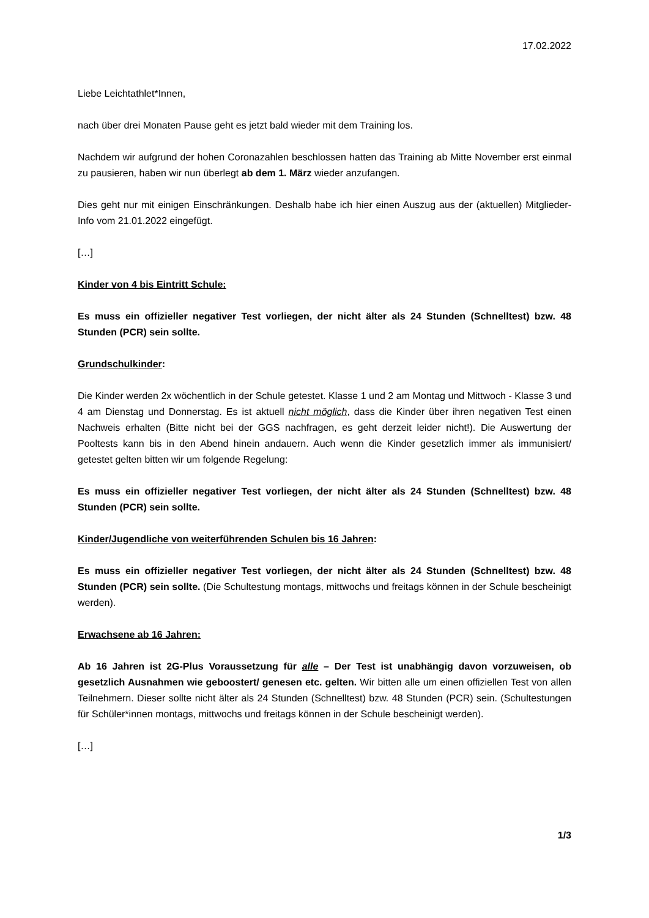17.02.2022
Liebe Leichtathlet*Innen,
nach über drei Monaten Pause geht es jetzt bald wieder mit dem Training los.
Nachdem wir aufgrund der hohen Coronazahlen beschlossen hatten das Training ab Mitte November erst einmal zu pausieren, haben wir nun überlegt ab dem 1. März wieder anzufangen.
Dies geht nur mit einigen Einschränkungen. Deshalb habe ich hier einen Auszug aus der (aktuellen) Mitglieder-Info vom 21.01.2022 eingefügt.
[…]
Kinder von 4 bis Eintritt Schule:
Es muss ein offizieller negativer Test vorliegen, der nicht älter als 24 Stunden (Schnelltest) bzw. 48 Stunden (PCR) sein sollte.
Grundschulkinder:
Die Kinder werden 2x wöchentlich in der Schule getestet. Klasse 1 und 2 am Montag und Mittwoch - Klasse 3 und 4 am Dienstag und Donnerstag. Es ist aktuell nicht möglich, dass die Kinder über ihren negativen Test einen Nachweis erhalten (Bitte nicht bei der GGS nachfragen, es geht derzeit leider nicht!). Die Auswertung der Pooltests kann bis in den Abend hinein andauern. Auch wenn die Kinder gesetzlich immer als immunisiert/ getestet gelten bitten wir um folgende Regelung:
Es muss ein offizieller negativer Test vorliegen, der nicht älter als 24 Stunden (Schnelltest) bzw. 48 Stunden (PCR) sein sollte.
Kinder/Jugendliche von weiterführenden Schulen bis 16 Jahren:
Es muss ein offizieller negativer Test vorliegen, der nicht älter als 24 Stunden (Schnelltest) bzw. 48 Stunden (PCR) sein sollte. (Die Schultestung montags, mittwochs und freitags können in der Schule bescheinigt werden).
Erwachsene ab 16 Jahren:
Ab 16 Jahren ist 2G-Plus Voraussetzung für alle – Der Test ist unabhängig davon vorzuweisen, ob gesetzlich Ausnahmen wie geboostert/ genesen etc. gelten. Wir bitten alle um einen offiziellen Test von allen Teilnehmern. Dieser sollte nicht älter als 24 Stunden (Schnelltest) bzw. 48 Stunden (PCR) sein. (Schultestungen für Schüler*innen montags, mittwochs und freitags können in der Schule bescheinigt werden).
[…]
1/3